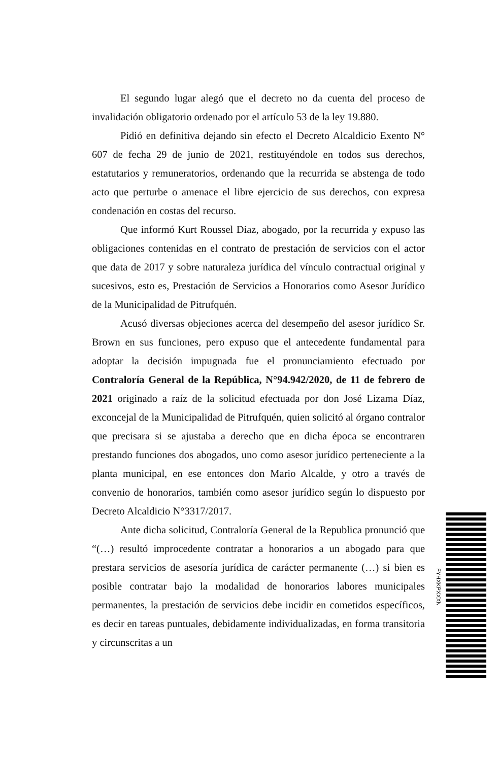El segundo lugar alegó que el decreto no da cuenta del proceso de invalidación obligatorio ordenado por el artículo 53 de la ley 19.880.
Pidió en definitiva dejando sin efecto el Decreto Alcaldicio Exento N° 607 de fecha 29 de junio de 2021, restituyéndole en todos sus derechos, estatutarios y remuneratorios, ordenando que la recurrida se abstenga de todo acto que perturbe o amenace el libre ejercicio de sus derechos, con expresa condenación en costas del recurso.
Que informó Kurt Roussel Diaz, abogado, por la recurrida y expuso las obligaciones contenidas en el contrato de prestación de servicios con el actor que data de 2017 y sobre naturaleza jurídica del vínculo contractual original y sucesivos, esto es, Prestación de Servicios a Honorarios como Asesor Jurídico de la Municipalidad de Pitrufquén.
Acusó diversas objeciones acerca del desempeño del asesor jurídico Sr. Brown en sus funciones, pero expuso que el antecedente fundamental para adoptar la decisión impugnada fue el pronunciamiento efectuado por Contraloría General de la República, N°94.942/2020, de 11 de febrero de 2021 originado a raíz de la solicitud efectuada por don José Lizama Díaz, exconcejal de la Municipalidad de Pitrufquén, quien solicitó al órgano contralor que precisara si se ajustaba a derecho que en dicha época se encontraren prestando funciones dos abogados, uno como asesor jurídico perteneciente a la planta municipal, en ese entonces don Mario Alcalde, y otro a través de convenio de honorarios, también como asesor jurídico según lo dispuesto por Decreto Alcaldicio N°3317/2017.
Ante dicha solicitud, Contraloría General de la Republica pronunció que “(…) resultó improcedente contratar a honorarios a un abogado para que prestara servicios de asesoría jurídica de carácter permanente (…) si bien es posible contratar bajo la modalidad de honorarios labores municipales permanentes, la prestación de servicios debe incidir en cometidos específicos, es decir en tareas puntuales, debidamente individualizadas, en forma transitoria y circunscritas a un
FYHXKPXXXN